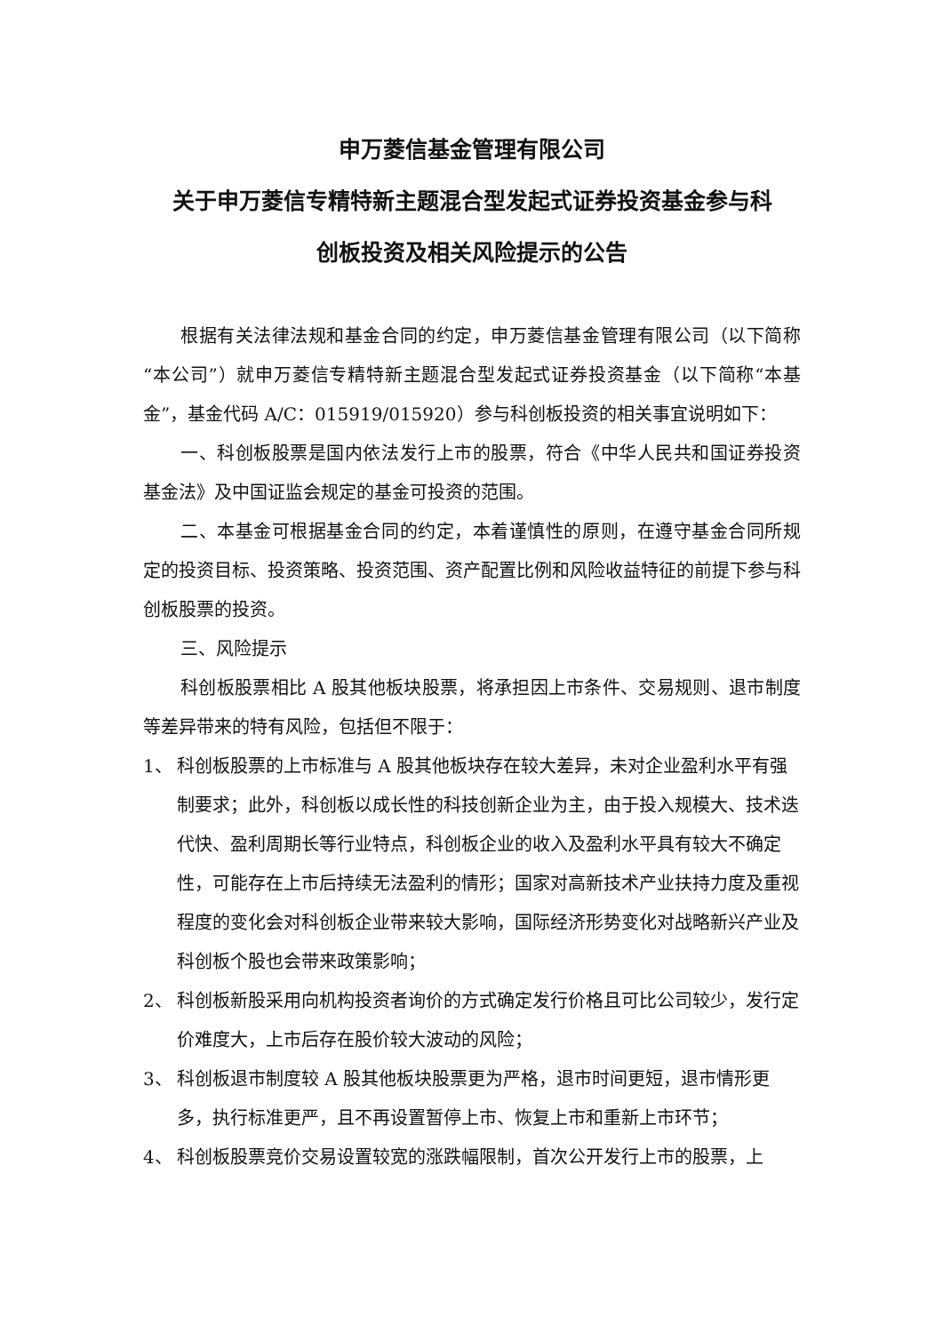申万菱信基金管理有限公司
关于申万菱信专精特新主题混合型发起式证券投资基金参与科
创板投资及相关风险提示的公告
根据有关法律法规和基金合同的约定，申万菱信基金管理有限公司（以下简称“本公司”）就申万菱信专精特新主题混合型发起式证券投资基金（以下简称“本基金”，基金代码 A/C：015919/015920）参与科创板投资的相关事宜说明如下：
一、科创板股票是国内依法发行上市的股票，符合《中华人民共和国证券投资基金法》及中国证监会规定的基金可投资的范围。
二、本基金可根据基金合同的约定，本着谨慎性的原则，在遵守基金合同所规定的投资目标、投资策略、投资范围、资产配置比例和风险收益特征的前提下参与科创板股票的投资。
三、风险提示
科创板股票相比 A 股其他板块股票，将承担因上市条件、交易规则、退市制度等差异带来的特有风险，包括但不限于：
1、 科创板股票的上市标准与 A 股其他板块存在较大差异，未对企业盈利水平有强制要求；此外，科创板以成长性的科技创新企业为主，由于投入规模大、技术迭代快、盈利周期长等行业特点，科创板企业的收入及盈利水平具有较大不确定性，可能存在上市后持续无法盈利的情形；国家对高新技术产业扶持力度及重视程度的变化会对科创板企业带来较大影响，国际经济形势变化对战略新兴产业及科创板个股也会带来政策影响；
2、 科创板新股采用向机构投资者询价的方式确定发行价格且可比公司较少，发行定价难度大，上市后存在股价较大波动的风险；
3、 科创板退市制度较 A 股其他板块股票更为严格，退市时间更短，退市情形更多，执行标准更严，且不再设置暂停上市、恢复上市和重新上市环节；
4、 科创板股票竞价交易设置较宽的涨跌幅限制，首次公开发行上市的股票，上